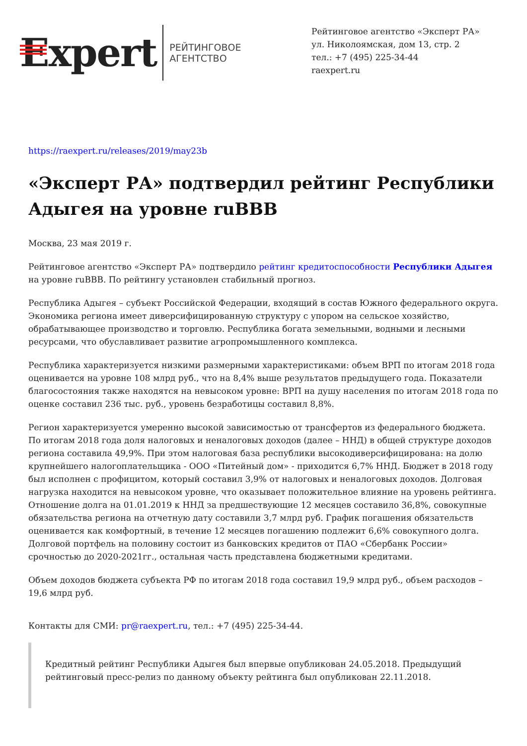Expert
РЕЙТИНГОВОЕ
АГЕНТСТВО
Рейтинговое агентство «Эксперт РА»
ул. Николоямская, дом 13, стр. 2
тел.: +7 (495) 225-34-44
raexpert.ru
https://raexpert.ru/releases/2019/may23b
«Эксперт РА» подтвердил рейтинг Республики Адыгея на уровне ruBBB
Москва, 23 мая 2019 г.
Рейтинговое агентство «Эксперт РА» подтвердило рейтинг кредитоспособности Республики Адыгея на уровне ruBBB. По рейтингу установлен стабильный прогноз.
Республика Адыгея – субъект Российской Федерации, входящий в состав Южного федерального округа. Экономика региона имеет диверсифицированную структуру с упором на сельское хозяйство, обрабатывающее производство и торговлю. Республика богата земельными, водными и лесными ресурсами, что обуславливает развитие агропромышленного комплекса.
Республика характеризуется низкими размерными характеристиками: объем ВРП по итогам 2018 года оценивается на уровне 108 млрд руб., что на 8,4% выше результатов предыдущего года. Показатели благосостояния также находятся на невысоком уровне: ВРП на душу населения по итогам 2018 года по оценке составил 236 тыс. руб., уровень безработицы составил 8,8%.
Регион характеризуется умеренно высокой зависимостью от трансфертов из федерального бюджета. По итогам 2018 года доля налоговых и неналоговых доходов (далее – ННД) в общей структуре доходов региона составила 49,9%. При этом налоговая база республики высокодиверсифицирована: на долю крупнейшего налогоплательщика - ООО «Питейный дом» - приходится 6,7% ННД. Бюджет в 2018 году был исполнен с профицитом, который составил 3,9% от налоговых и неналоговых доходов. Долговая нагрузка находится на невысоком уровне, что оказывает положительное влияние на уровень рейтинга. Отношение долга на 01.01.2019 к ННД за предшествующие 12 месяцев составило 36,8%, совокупные обязательства региона на отчетную дату составили 3,7 млрд руб. График погашения обязательств оценивается как комфортный, в течение 12 месяцев погашению подлежит 6,6% совокупного долга. Долговой портфель на половину состоит из банковских кредитов от ПАО «Сбербанк России» срочностью до 2020-2021гг., остальная часть представлена бюджетными кредитами.
Объем доходов бюджета субъекта РФ по итогам 2018 года составил 19,9 млрд руб., объем расходов – 19,6 млрд руб.
Контакты для СМИ: pr@raexpert.ru, тел.: +7 (495) 225-34-44.
Кредитный рейтинг Республики Адыгея был впервые опубликован 24.05.2018. Предыдущий рейтинговый пресс-релиз по данному объекту рейтинга был опубликован 22.11.2018.